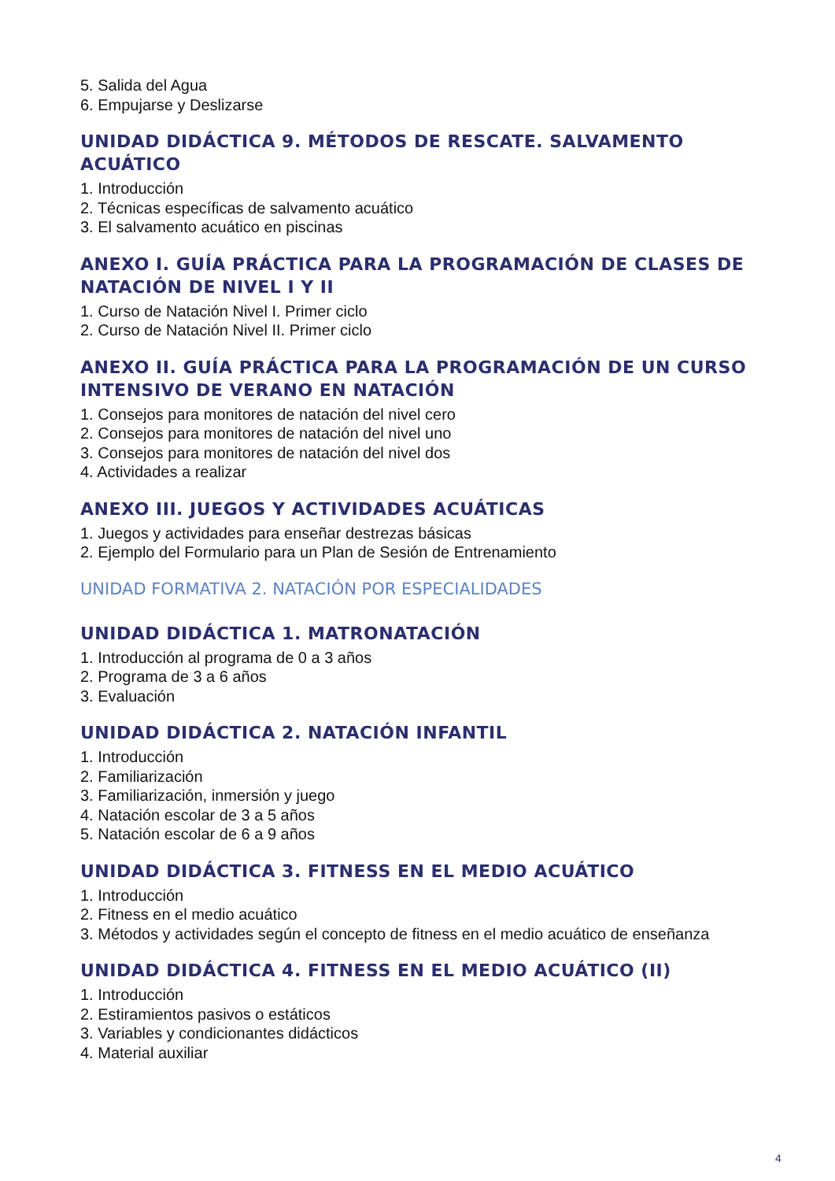5. Salida del Agua
6. Empujarse y Deslizarse
UNIDAD DIDÁCTICA 9. MÉTODOS DE RESCATE. SALVAMENTO ACUÁTICO
1. Introducción
2. Técnicas específicas de salvamento acuático
3. El salvamento acuático en piscinas
ANEXO I. GUÍA PRÁCTICA PARA LA PROGRAMACIÓN DE CLASES DE NATACIÓN DE NIVEL I Y II
1. Curso de Natación Nivel I. Primer ciclo
2. Curso de Natación Nivel II. Primer ciclo
ANEXO II. GUÍA PRÁCTICA PARA LA PROGRAMACIÓN DE UN CURSO INTENSIVO DE VERANO EN NATACIÓN
1. Consejos para monitores de natación del nivel cero
2. Consejos para monitores de natación del nivel uno
3. Consejos para monitores de natación del nivel dos
4. Actividades a realizar
ANEXO III. JUEGOS Y ACTIVIDADES ACUÁTICAS
1. Juegos y actividades para enseñar destrezas básicas
2. Ejemplo del Formulario para un Plan de Sesión de Entrenamiento
UNIDAD FORMATIVA 2. NATACIÓN POR ESPECIALIDADES
UNIDAD DIDÁCTICA 1. MATRONATACIÓN
1. Introducción al programa de 0 a 3 años
2. Programa de 3 a 6 años
3. Evaluación
UNIDAD DIDÁCTICA 2. NATACIÓN INFANTIL
1. Introducción
2. Familiarización
3. Familiarización, inmersión y juego
4. Natación escolar de 3 a 5 años
5. Natación escolar de 6 a 9 años
UNIDAD DIDÁCTICA 3. FITNESS EN EL MEDIO ACUÁTICO
1. Introducción
2. Fitness en el medio acuático
3. Métodos y actividades según el concepto de fitness en el medio acuático de enseñanza
UNIDAD DIDÁCTICA 4. FITNESS EN EL MEDIO ACUÁTICO (II)
1. Introducción
2. Estiramientos pasivos o estáticos
3. Variables y condicionantes didácticos
4. Material auxiliar
4